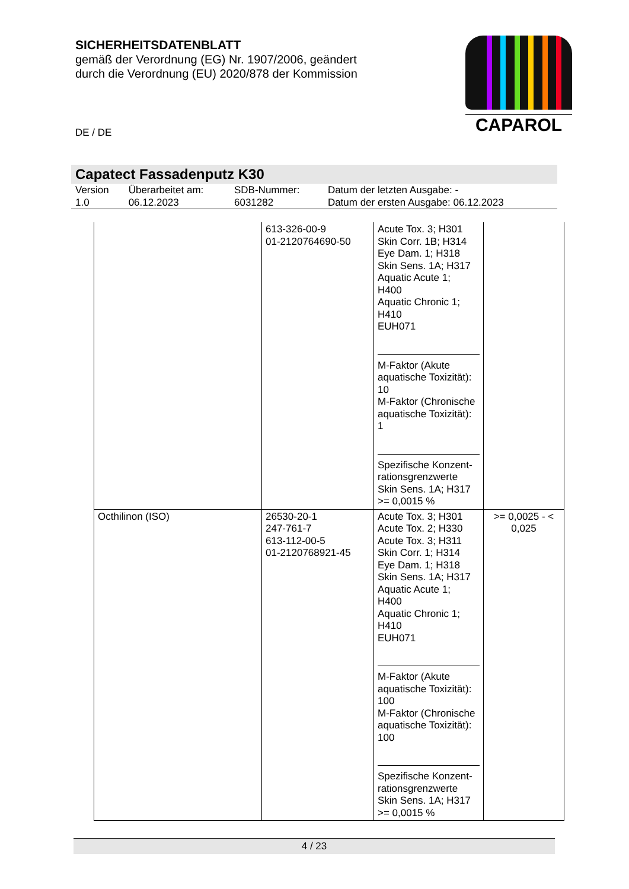SICHERHEITSDATENBLATT
gemäß der Verordnung (EG) Nr. 1907/2006, geändert
durch die Verordnung (EU) 2020/878 der Kommission
DE / DE
CAPAROL
Capatect Fassadenputz K30
| Version 1.0 | Überarbeitet am: 06.12.2023 | SDB-Nummer: 6031282 | Datum der letzten Ausgabe: - Datum der ersten Ausgabe: 06.12.2023 |
| | 613-326-00-9 01-2120764690-50 | Acute Tox. 3; H301 Skin Corr. 1B; H314 Eye Dam. 1; H318 Skin Sens. 1A; H317 Aquatic Acute 1; H400 Aquatic Chronic 1; H410 EUH071 M-Faktor (Akute aquatische Toxizität): 10 M-Faktor (Chronische aquatische Toxizität): 1 Spezifische Konzent- rationsgrenzwerte Skin Sens. 1A; H317 >= 0,0015 % | |
| Octhilinon (ISO) | 26530-20-1 247-761-7 613-112-00-5 01-2120768921-45 | Acute Tox. 3; H301 Acute Tox. 2; H330 Acute Tox. 3; H311 Skin Corr. 1; H314 Eye Dam. 1; H318 Skin Sens. 1A; H317 Aquatic Acute 1; H400 Aquatic Chronic 1; H410 EUH071 M-Faktor (Akute aquatische Toxizität): 100 M-Faktor (Chronische aquatische Toxizität): 100 Spezifische Konzent- rationsgrenzwerte Skin Sens. 1A; H317 >= 0,0015 % | >= 0,0025 - < 0,025 |
4 / 23